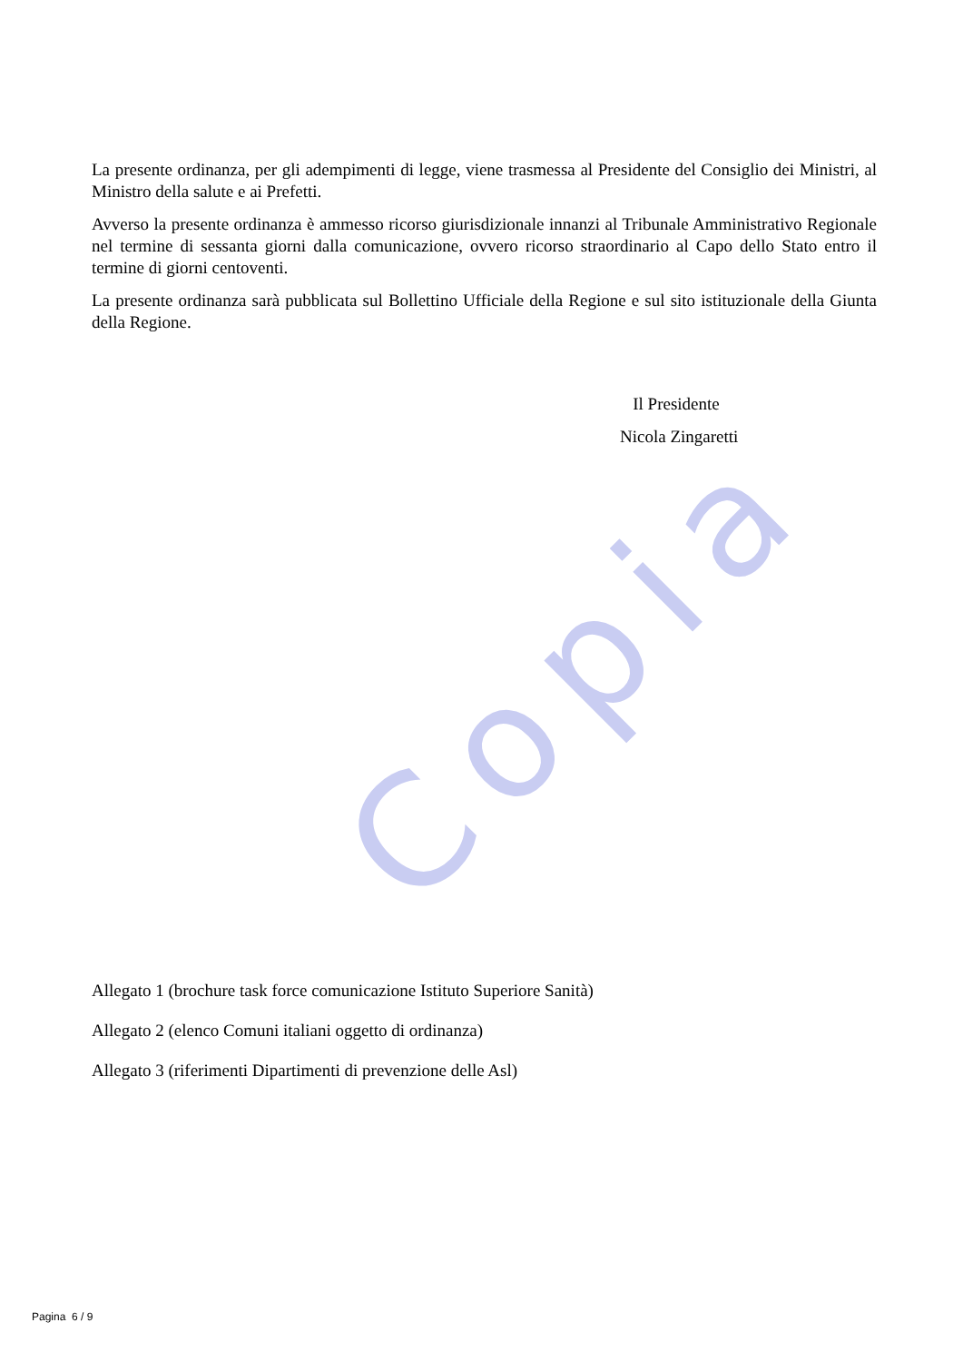Copia
La presente ordinanza, per gli adempimenti di legge, viene trasmessa al Presidente del Consiglio dei Ministri, al Ministro della salute e ai Prefetti.
Avverso la presente ordinanza è ammesso ricorso giurisdizionale innanzi al Tribunale Amministrativo Regionale nel termine di sessanta giorni dalla comunicazione, ovvero ricorso straordinario al Capo dello Stato entro il termine di giorni centoventi.
La presente ordinanza sarà pubblicata sul Bollettino Ufficiale della Regione e sul sito istituzionale della Giunta della Regione.
Il Presidente
Nicola Zingaretti
Allegato 1 (brochure task force comunicazione Istituto Superiore Sanità)
Allegato 2 (elenco Comuni italiani oggetto di ordinanza)
Allegato 3 (riferimenti Dipartimenti di prevenzione delle Asl)
Pagina 6 / 9